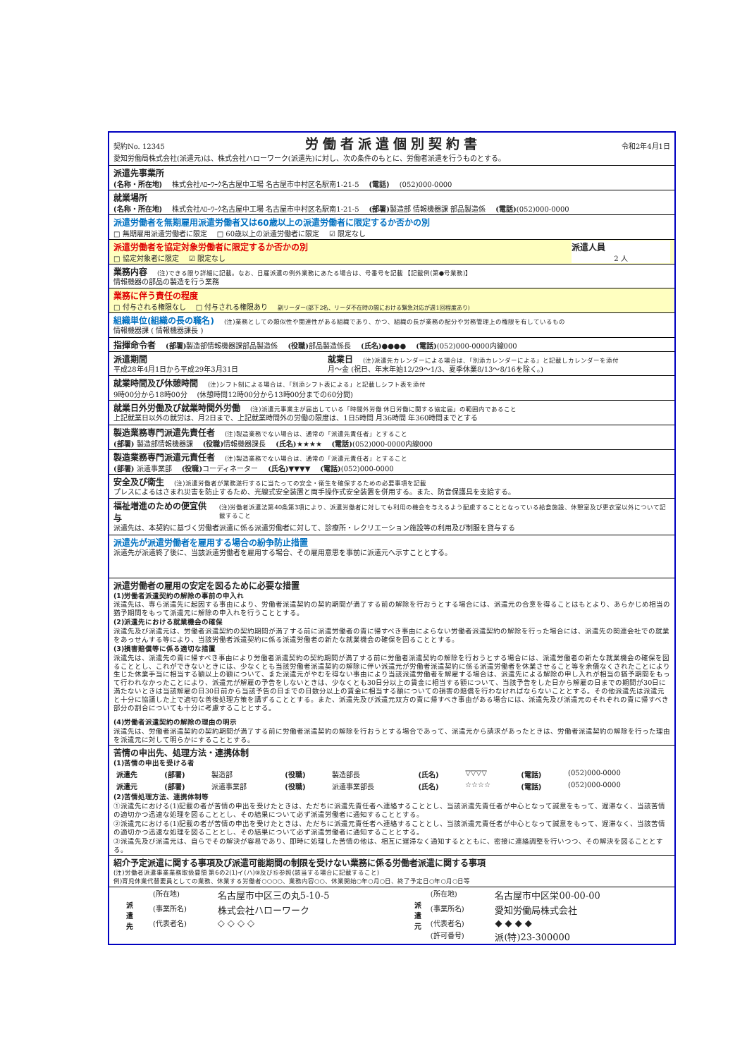契約No. 12345 労働者派遣個別契約書 令和2年4月1日
愛知労働局株式会社(派遣元)は、株式会社ハローワーク(派遣先)に対し、次の条件のもとに、労働者派遣を行うものとする。
派遣先事業所
(名称・所在地) 株式会社ﾊﾛｰﾜｰｸ名古屋中工場 名古屋市中村区名駅南1-21-5 (電話) (052)000-0000
就業場所
(名称・所在地) 株式会社ﾊﾛｰﾜｰｸ名古屋中工場 名古屋市中村区名駅南1-21-5 (部署) 製造部 情報機器課 部品製造係 (電話)(052)000-0000
派遣労働者を無期雇用派遣労働者又は60歳以上の派遣労働者に限定するか否かの別
□ 無期雇用派遣労働者に限定 □ 60歳以上の派遣労働者に限定 ☑ 限定なし
派遣労働者を協定対象労働者に限定するか否かの別
□ 協定対象者に限定 ☑ 限定なし
派遣人員
2 人
業務内容 (注)できる限り詳細に記載。なお、日雇派遣の例外業務にあたる場合は、号番号を記載 【記載例(第●号業務)】
情報機器の部品の製造を行う業務
業務に伴う責任の程度
□ 付与される権限なし □ 付与される権限あり 副リーダー(部下2名、リーダ不在時の間における緊急対応が週1回程度あり)
組織単位(組織の長の職名) (注)業務としての類似性や関連性がある組織であり、かつ、組織の長が業務の配分や労務管理上の権限を有しているもの
情報機器課 ( 情報機器課長 )
指揮命令者 (部署) 製造部情報機器課部品製造係 (役職) 部品製造係長 (氏名)●●●● (電話)(052)000-0000内線000
派遣期間
平成28年4月1日から平成29年3月31日
就業日 (注)派遣先カレンダーによる場合は、「別添カレンダーによる」と記載しカレンダーを添付
月～金 (祝日、年末年始12/29～1/3、夏季休業8/13～8/16を除く。)
就業時間及び休憩時間 (注)シフト制による場合は、「別添シフト表による」と記載しシフト表を添付
9時00分から18時00分 (休憩時間12時00分から13時00分までの60分間)
就業日外労働及び就業時間外労働 (注)派遣元事業主が届出している「時間外労働 休日労働に関する協定届」の範囲内であること
上記就業日以外の就労は、月2日まで、上記就業時間外の労働の限度は、1日5時間 月36時間 年360時間までとする
製造業務専門派遣先責任者 (注)製造業務でない場合は、通常の「派遣先責任者」とすること
(部署) 製造部情報機器課 (役職) 情報機器課長 (氏名)★★★★ (電話)(052)000-0000内線000
製造業務専門派遣元責任者 (注)製造業務でない場合は、通常の「派遣元責任者」とすること
(部署) 派遣事業部 (役職) コーディネーター (氏名)▼▼▼▼ (電話)(052)000-0000
安全及び衛生 (注)派遣労働者が業務遂行するに当たっての安全・衛生を確保するための必要事項を記載
プレスによるはさまれ災害を防止するため、光線式安全装置と両手操作式安全装置を併用する。また、防音保護具を支給する。
福祉増進のための便宜供与 (注)労働者派遣法第40条第3項により、派遣労働者に対しても利用の機会を与えるよう配慮することとなっている給食施設、休憩室及び更衣室以外について記載すること
派遣先は、本契約に基づく労働者派遣に係る派遣労働者に対して、診療所・レクリエーション施設等の利用及び制服を貸与する
派遣先が派遣労働者を雇用する場合の紛争防止措置
派遣先が派遣終了後に、当該派遣労働者を雇用する場合、その雇用意思を事前に派遣元へ示すこととする。
派遣労働者の雇用の安定を図るために必要な措置
(1)労働者派遣契約の解除の事前の申入れ
派遣先は、専ら派遣先に起因する事由により、労働者派遣契約の契約期間が満了する前の解除を行おうとする場合には、派遣元の合意を得ることはもとより、あらかじめ相当の猶予期間をもって派遣元に解除の申入れを行うこととする。
(2)派遣先における就業機会の確保
派遣先及び派遣元は、労働者派遣契約の契約期間が満了する前に派遣労働者の責に帰すべき事由によらない労働者派遣契約の解除を行った場合には、派遣先の関連会社での就業をあっせんする等により、当該労働者派遣契約に係る派遣労働者の新たな就業機会の確保を図ることとする。
(3)損害賠償等に係る適切な措置
派遣先は、派遣先の責に帰すべき事由により労働者派遣契約の契約期間が満了する前に労働者派遣契約の解除を行おうとする場合には、派遣労働者の新たな就業機会の確保を図ることとし、これができないときには、少なくとも当該労働者派遣契約の解除に伴い派遣元が労働者派遣契約に係る派遣労働者を休業させること等を余儀なくされたことにより生じた休業手当に相当する額以上の額について、また派遣元がやむを得ない事由により当該派遣労働者を解雇する場合は、派遣先による解除の申し入れが相当の猶予期間をもって行われなかったことにより、派遣元が解雇の予告をしないときは、少なくとも30日分以上の賃金に相当する額について、当該予告をした日から解雇の日までの期間が30日に満たないときは当該解雇の日30日前から当該予告の日までの日数分以上の賃金に相当する額についての損害の賠償を行わなければならないこととする。その他派遣先は派遣元と十分に協議した上で適切な善後処理方策を講ずることとする。また、派遣先及び派遣元双方の責に帰すべき事由がある場合には、派遣先及び派遣元のそれぞれの責に帰すべき部分の割合についても十分に考慮することとする。
(4)労働者派遣契約の解除の理由の明示
派遣先は、労働者派遣契約の契約期間が満了する前に労働者派遣契約の解除を行おうとする場合であって、派遣元から請求があったときは、労働者派遣契約の解除を行った理由を派遣元に対して明らかにすることとする。
苦情の申出先、処理方法・連携体制
(1)苦情の申出を受ける者
| 派遣先 | (部署) | 製造部 | (役職) | 製造部長 | (氏名) | ▽▽▽▽ | (電話) | (052)000-0000 |
| 派遣元 | (部署) | 派遣事業部 | (役職) | 派遣事業部長 | (氏名) | ☆☆☆☆ | (電話) | (052)000-0000 |
(2)苦情処理方法、連携体制等
①派遣先における(1)記載の者が苦情の申出を受けたときは、ただちに派遣先責任者へ連絡することとし、当該派遣先責任者が中心となって誠意をもって、遅滞なく、当該苦情の適切かつ迅速な処理を図ることとし、その結果について必ず派遣労働者に通知することとする。
②派遣元における(1)記載の者が苦情の申出を受けたときは、ただちに派遣元責任者へ連絡することとし、当該派遣元責任者が中心となって誠意をもって、遅滞なく、当該苦情の適切かつ迅速な処理を図ることとし、その結果について必ず派遣労働者に通知することとする。
③派遣先及び派遣元は、自らでその解決が容易であり、即時に処理した苦情の他は、相互に遅滞なく通知するとともに、密接に連絡調整を行いつつ、その解決を図ることとする。
紹介予定派遣に関する事項及び派遣可能期間の制限を受けない業務に係る労働者派遣に関する事項
(注)労働者派遣事業業務取扱要領 第6の2(1)イ(ハ)⑨及び⑮参照(該当する場合に記載すること)
例)育児休業代替要員としての業務、休業する労働者○○○○、業務内容○○、休業開始○年○月○日、終了予定日○年○月○日等
| 派 遣 先 | (所在地) | 名古屋市中区三の丸5-10-5 | 派 遣 元 | (所在地) | 名古屋市中区栄00-00-00 |
| | (事業所名) | 株式会社ハローワーク | | (事業所名) | 愛知労働局株式会社 |
| | (代表者名) | ◇ ◇ ◇ ◇ | | (代表者名) | ◆ ◆ ◆ ◆ |
| | | | | (許可番号) | 派(特)23-300000 |